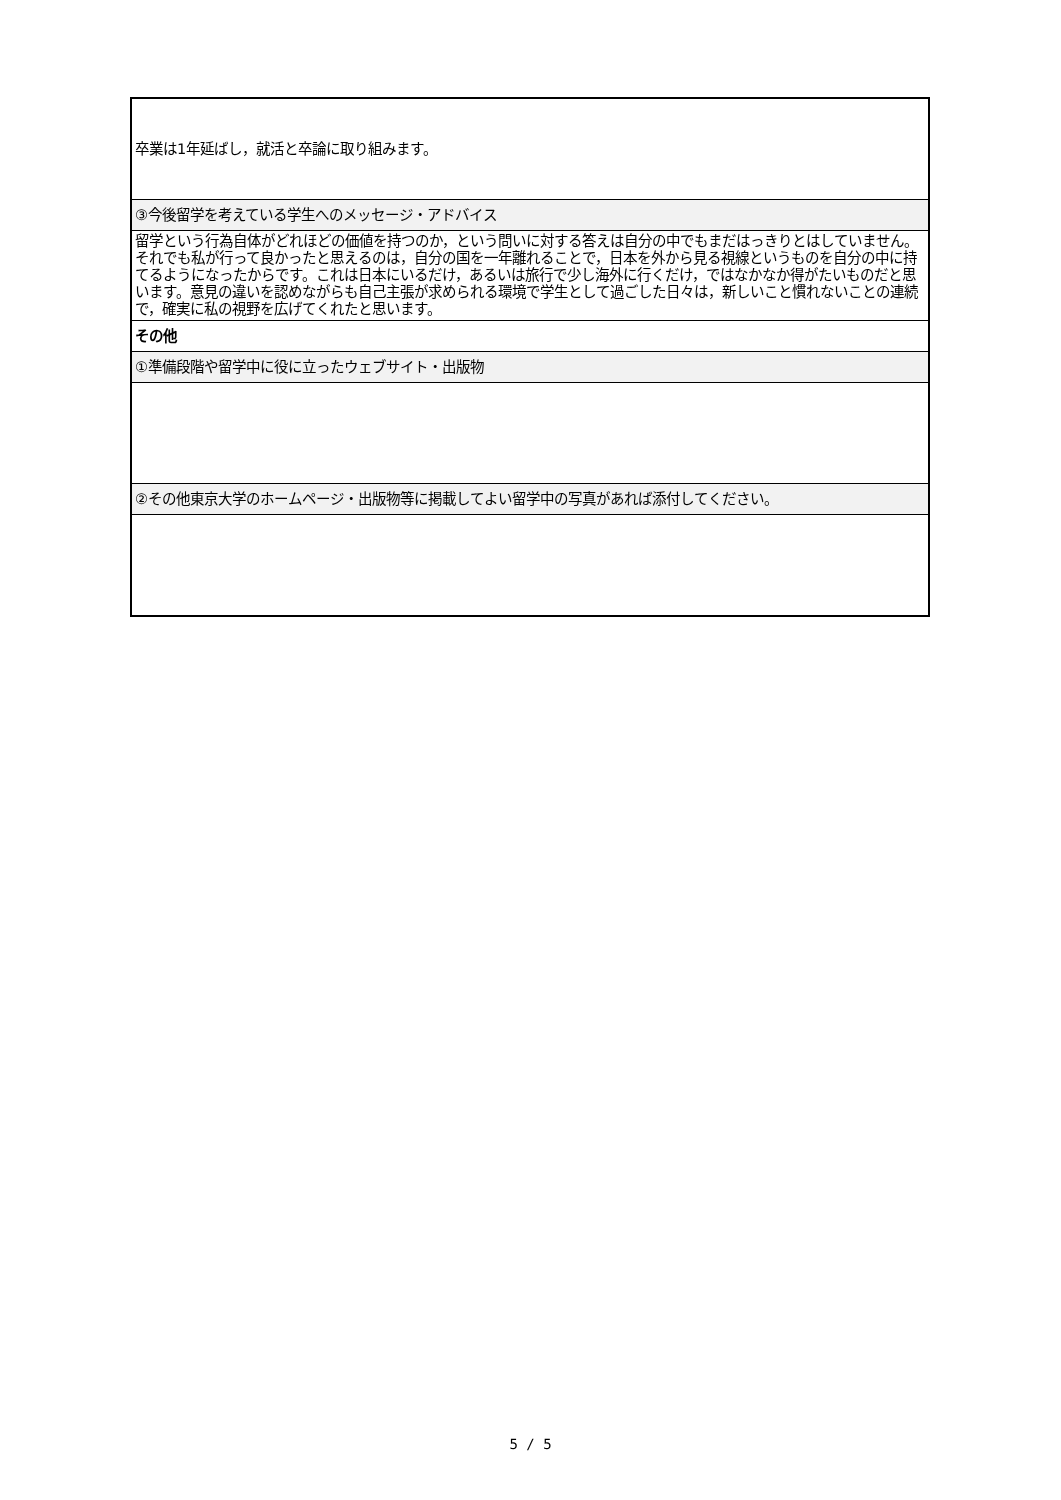| 卒業は1年延ばし，就活と卒論に取り組みます。 |
| ③今後留学を考えている学生へのメッセージ・アドバイス |
| 留学という行為自体がどれほどの価値を持つのか，という問いに対する答えは自分の中でもまだはっきりとはしていません。それでも私が行って良かったと思えるのは，自分の国を一年離れることで，日本を外から見る視線というものを自分の中に持てるようになったからです。これは日本にいるだけ，あるいは旅行で少し海外に行くだけ，ではなかなか得がたいものだと思います。意見の違いを認めながらも自己主張が求められる環境で学生として過ごした日々は，新しいこと慣れないことの連続で，確実に私の視野を広げてくれたと思います。 |
| その他 |
| ①準備段階や留学中に役に立ったウェブサイト・出版物 |
| ②その他東京大学のホームページ・出版物等に掲載してよい留学中の写真があれば添付してください。 |
5 / 5